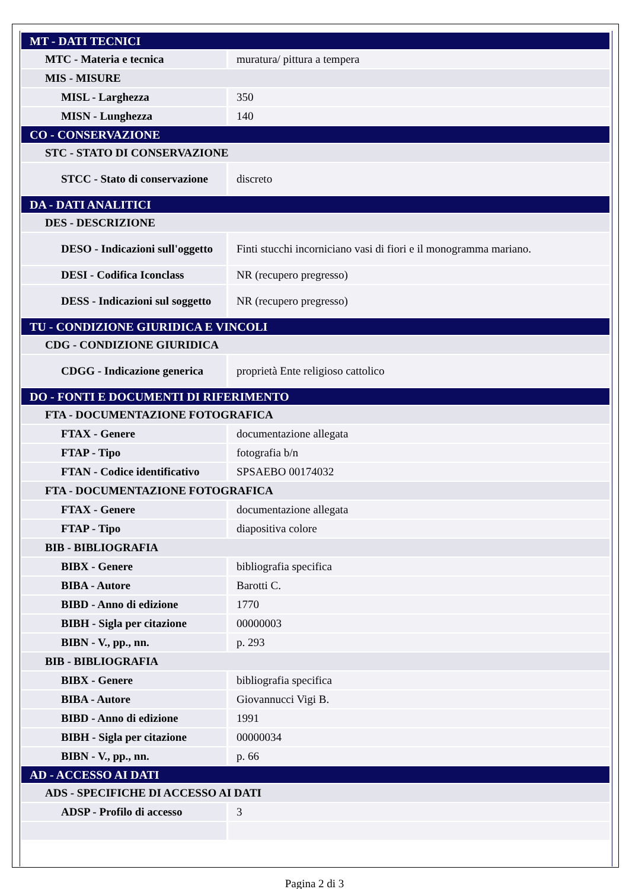| MT - DATI TECNICI | |
| MTC - Materia e tecnica | muratura/ pittura a tempera |
| MIS - MISURE | |
| MISL - Larghezza | 350 |
| MISN - Lunghezza | 140 |
| CO - CONSERVAZIONE | |
| STC - STATO DI CONSERVAZIONE | |
| STCC - Stato di conservazione | discreto |
| DA - DATI ANALITICI | |
| DES - DESCRIZIONE | |
| DESO - Indicazioni sull'oggetto | Finti stucchi incorniciano vasi di fiori e il monogramma mariano. |
| DESI - Codifica Iconclass | NR (recupero pregresso) |
| DESS - Indicazioni sul soggetto | NR (recupero pregresso) |
| TU - CONDIZIONE GIURIDICA E VINCOLI | |
| CDG - CONDIZIONE GIURIDICA | |
| CDGG - Indicazione generica | proprietà Ente religioso cattolico |
| DO - FONTI E DOCUMENTI DI RIFERIMENTO | |
| FTA - DOCUMENTAZIONE FOTOGRAFICA | |
| FTAX - Genere | documentazione allegata |
| FTAP - Tipo | fotografia b/n |
| FTAN - Codice identificativo | SPSAEBO 00174032 |
| FTA - DOCUMENTAZIONE FOTOGRAFICA | |
| FTAX - Genere | documentazione allegata |
| FTAP - Tipo | diapositiva colore |
| BIB - BIBLIOGRAFIA | |
| BIBX - Genere | bibliografia specifica |
| BIBA - Autore | Barotti C. |
| BIBD - Anno di edizione | 1770 |
| BIBH - Sigla per citazione | 00000003 |
| BIBN - V., pp., nn. | p. 293 |
| BIB - BIBLIOGRAFIA | |
| BIBX - Genere | bibliografia specifica |
| BIBA - Autore | Giovannucci Vigi B. |
| BIBD - Anno di edizione | 1991 |
| BIBH - Sigla per citazione | 00000034 |
| BIBN - V., pp., nn. | p. 66 |
| AD - ACCESSO AI DATI | |
| ADS - SPECIFICHE DI ACCESSO AI DATI | |
| ADSP - Profilo di accesso | 3 |
Pagina 2 di 3